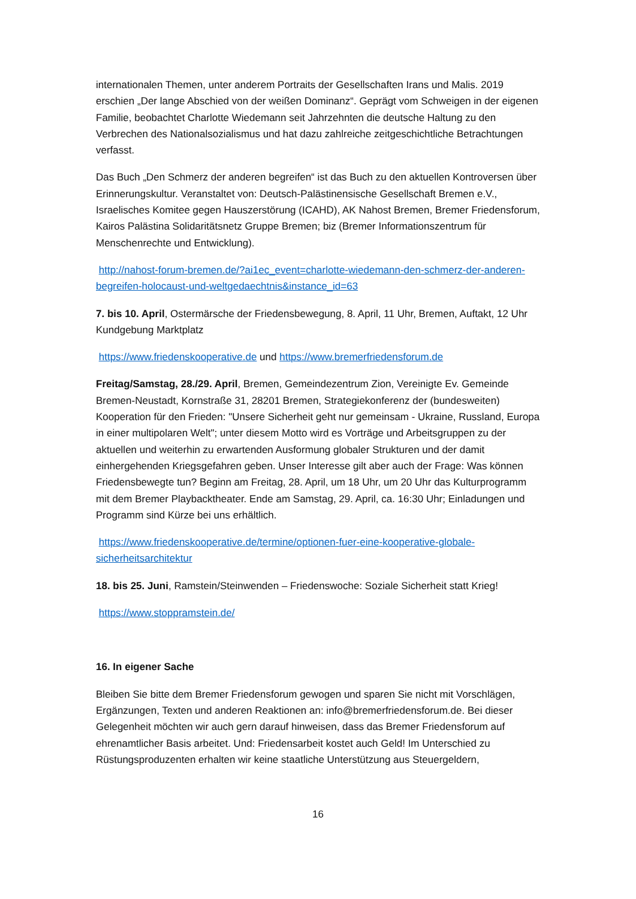internationalen Themen, unter anderem Portraits der Gesellschaften Irans und Malis. 2019 erschien „Der lange Abschied von der weißen Dominanz“. Geprägt vom Schweigen in der eigenen Familie, beobachtet Charlotte Wiedemann seit Jahrzehnten die deutsche Haltung zu den Verbrechen des Nationalsozialismus und hat dazu zahlreiche zeitgeschichtliche Betrachtungen verfasst.
Das Buch „Den Schmerz der anderen begreifen“ ist das Buch zu den aktuellen Kontroversen über Erinnerungskultur. Veranstaltet von: Deutsch-Palästinensische Gesellschaft Bremen e.V., Israelisches Komitee gegen Hauszerstörung (ICAHD), AK Nahost Bremen, Bremer Friedensforum, Kairos Palästina Solidaritätsnetz Gruppe Bremen; biz (Bremer Informationszentrum für Menschenrechte und Entwicklung).
http://nahost-forum-bremen.de/?ai1ec_event=charlotte-wiedemann-den-schmerz-der-anderen-begreifen-holocaust-und-weltgedaechtnis&instance_id=63
7. bis 10. April, Ostermärsche der Friedensbewegung, 8. April, 11 Uhr, Bremen, Auftakt, 12 Uhr Kundgebung Marktplatz
https://www.friedenskooperative.de und https://www.bremerfriedensforum.de
Freitag/Samstag, 28./29. April, Bremen, Gemeindezentrum Zion, Vereinigte Ev. Gemeinde Bremen-Neustadt, Kornstraße 31, 28201 Bremen, Strategiekonferenz der (bundesweiten) Kooperation für den Frieden: "Unsere Sicherheit geht nur gemeinsam - Ukraine, Russland, Europa in einer multipolaren Welt"; unter diesem Motto wird es Vorträge und Arbeitsgruppen zu der aktuellen und weiterhin zu erwartenden Ausformung globaler Strukturen und der damit einhergehenden Kriegsgefahren geben. Unser Interesse gilt aber auch der Frage: Was können Friedensbewegte tun? Beginn am Freitag, 28. April, um 18 Uhr, um 20 Uhr das Kulturprogramm mit dem Bremer Playbacktheater. Ende am Samstag, 29. April, ca. 16:30 Uhr; Einladungen und Programm sind Kürze bei uns erhältlich.
https://www.friedenskooperative.de/termine/optionen-fuer-eine-kooperative-globale-sicherheitsarchitektur
18. bis 25. Juni, Ramstein/Steinwenden – Friedenswoche: Soziale Sicherheit statt Krieg!
https://www.stoppramstein.de/
16. In eigener Sache
Bleiben Sie bitte dem Bremer Friedensforum gewogen und sparen Sie nicht mit Vorschlägen, Ergänzungen, Texten und anderen Reaktionen an: info@bremerfriedensforum.de. Bei dieser Gelegenheit möchten wir auch gern darauf hinweisen, dass das Bremer Friedensforum auf ehrenamtlicher Basis arbeitet. Und: Friedensarbeit kostet auch Geld! Im Unterschied zu Rüstungsproduzenten erhalten wir keine staatliche Unterstützung aus Steuergeldern,
16